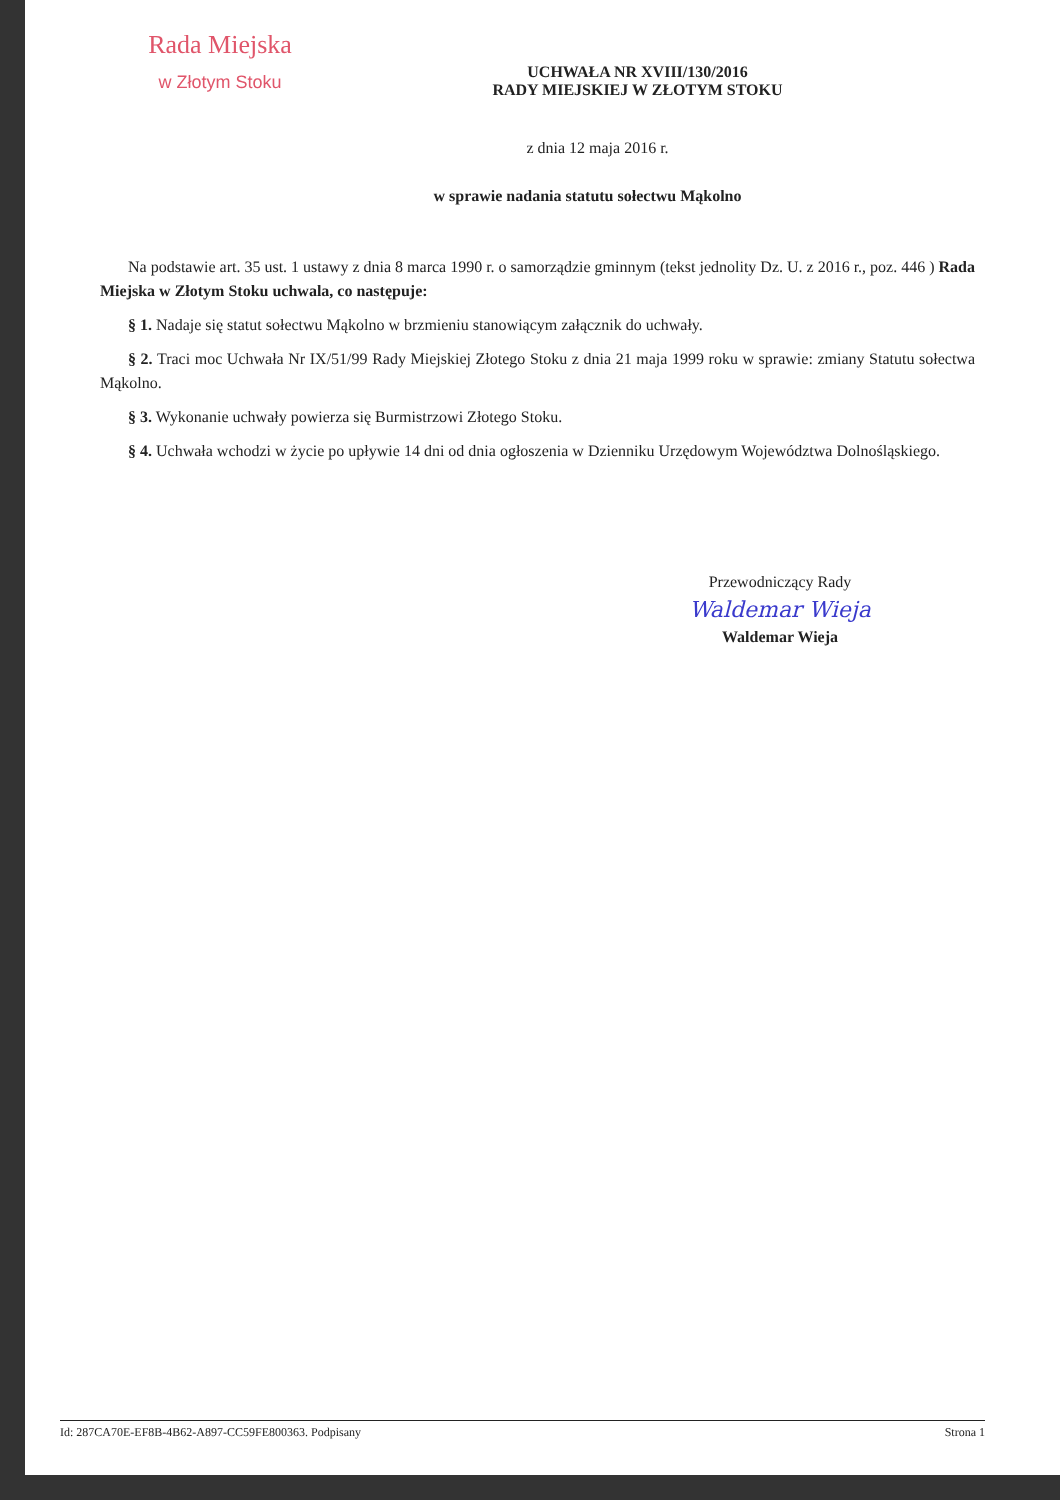Rada Miejska
w Złotym Stoku
UCHWAŁA NR XVIII/130/2016
RADY MIEJSKIEJ W ZŁOTYM STOKU
z dnia 12 maja 2016 r.
w sprawie nadania statutu sołectwu Mąkolno
Na podstawie art. 35 ust. 1 ustawy z dnia 8 marca 1990 r. o samorządzie gminnym (tekst jednolity Dz. U. z 2016 r., poz. 446 ) Rada Miejska w Złotym Stoku uchwala, co następuje:
§ 1. Nadaje się statut sołectwu Mąkolno w brzmieniu stanowiącym załącznik do uchwały.
§ 2. Traci moc Uchwała Nr IX/51/99 Rady Miejskiej Złotego Stoku z dnia 21 maja 1999 roku w sprawie: zmiany Statutu sołectwa Mąkolno.
§ 3. Wykonanie uchwały powierza się Burmistrzowi Złotego Stoku.
§ 4. Uchwała wchodzi w życie po upływie 14 dni od dnia ogłoszenia w Dzienniku Urzędowym Województwa Dolnośląskiego.
Przewodniczący Rady
Waldemar Wieja
Waldemar Wieja
Id: 287CA70E-EF8B-4B62-A897-CC59FE800363. Podpisany Strona 1